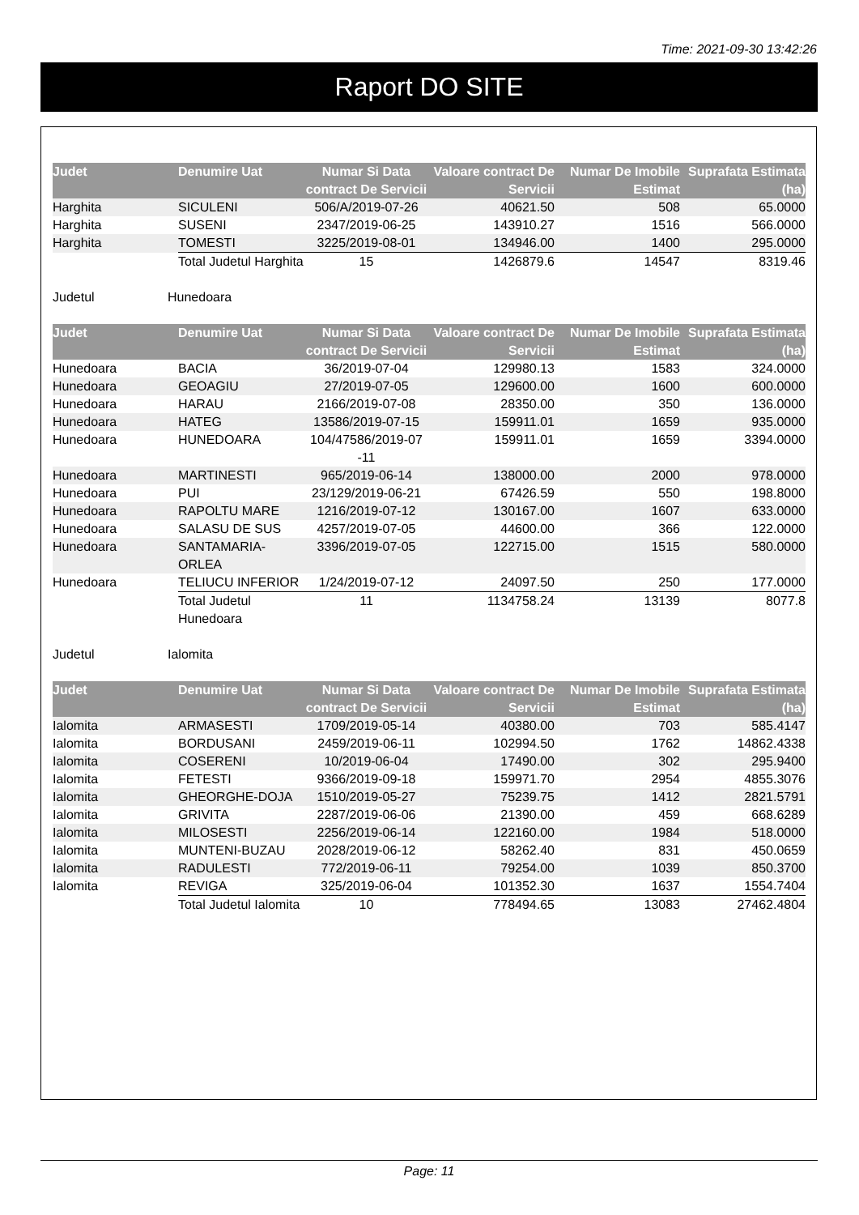Time: 2021-09-30 13:42:26
Raport DO SITE
| Judet | Denumire Uat | Numar Si Data contract De Servicii | Valoare contract De Servicii | Numar De Imobile Estimat | Suprafata Estimata (ha) |
| --- | --- | --- | --- | --- | --- |
| Harghita | SICULENI | 506/A/2019-07-26 | 40621.50 | 508 | 65.0000 |
| Harghita | SUSENI | 2347/2019-06-25 | 143910.27 | 1516 | 566.0000 |
| Harghita | TOMESTI | 3225/2019-08-01 | 134946.00 | 1400 | 295.0000 |
| | Total Judetul Harghita | 15 | 1426879.6 | 14547 | 8319.46 |
Judetul Hunedoara
| Judet | Denumire Uat | Numar Si Data contract De Servicii | Valoare contract De Servicii | Numar De Imobile Estimat | Suprafata Estimata (ha) |
| --- | --- | --- | --- | --- | --- |
| Hunedoara | BACIA | 36/2019-07-04 | 129980.13 | 1583 | 324.0000 |
| Hunedoara | GEOAGIU | 27/2019-07-05 | 129600.00 | 1600 | 600.0000 |
| Hunedoara | HARAU | 2166/2019-07-08 | 28350.00 | 350 | 136.0000 |
| Hunedoara | HATEG | 13586/2019-07-15 | 159911.01 | 1659 | 935.0000 |
| Hunedoara | HUNEDOARA | 104/47586/2019-07 -11 | 159911.01 | 1659 | 3394.0000 |
| Hunedoara | MARTINESTI | 965/2019-06-14 | 138000.00 | 2000 | 978.0000 |
| Hunedoara | PUI | 23/129/2019-06-21 | 67426.59 | 550 | 198.8000 |
| Hunedoara | RAPOLTU MARE | 1216/2019-07-12 | 130167.00 | 1607 | 633.0000 |
| Hunedoara | SALASU DE SUS | 4257/2019-07-05 | 44600.00 | 366 | 122.0000 |
| Hunedoara | SANTAMARIA-ORLEA | 3396/2019-07-05 | 122715.00 | 1515 | 580.0000 |
| Hunedoara | TELIUCU INFERIOR | 1/24/2019-07-12 | 24097.50 | 250 | 177.0000 |
| | Total Judetul Hunedoara | 11 | 1134758.24 | 13139 | 8077.8 |
Judetul Ialomita
| Judet | Denumire Uat | Numar Si Data contract De Servicii | Valoare contract De Servicii | Numar De Imobile Estimat | Suprafata Estimata (ha) |
| --- | --- | --- | --- | --- | --- |
| Ialomita | ARMASESTI | 1709/2019-05-14 | 40380.00 | 703 | 585.4147 |
| Ialomita | BORDUSANI | 2459/2019-06-11 | 102994.50 | 1762 | 14862.4338 |
| Ialomita | COSERENI | 10/2019-06-04 | 17490.00 | 302 | 295.9400 |
| Ialomita | FETESTI | 9366/2019-09-18 | 159971.70 | 2954 | 4855.3076 |
| Ialomita | GHEORGHE-DOJA | 1510/2019-05-27 | 75239.75 | 1412 | 2821.5791 |
| Ialomita | GRIVITA | 2287/2019-06-06 | 21390.00 | 459 | 668.6289 |
| Ialomita | MILOSESTI | 2256/2019-06-14 | 122160.00 | 1984 | 518.0000 |
| Ialomita | MUNTENI-BUZAU | 2028/2019-06-12 | 58262.40 | 831 | 450.0659 |
| Ialomita | RADULESTI | 772/2019-06-11 | 79254.00 | 1039 | 850.3700 |
| Ialomita | REVIGA | 325/2019-06-04 | 101352.30 | 1637 | 1554.7404 |
| | Total Judetul Ialomita | 10 | 778494.65 | 13083 | 27462.4804 |
Page: 11